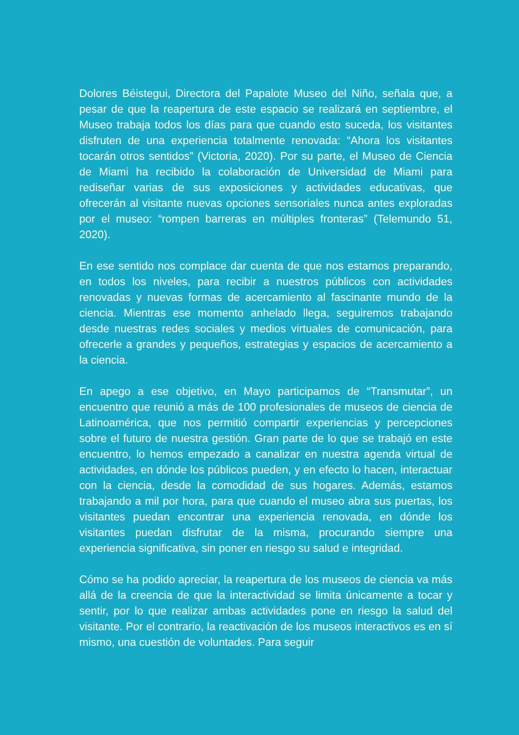Dolores Béistegui, Directora del Papalote Museo del Niño, señala que, a pesar de que la reapertura de este espacio se realizará en septiembre, el Museo trabaja todos los días para que cuando esto suceda, los visitantes disfruten de una experiencia totalmente renovada: “Ahora los visitantes tocarán otros sentidos” (Victoria, 2020). Por su parte, el Museo de Ciencia de Miami ha recibido la colaboración de Universidad de Miami para rediseñar varias de sus exposiciones y actividades educativas, que ofrecerán al visitante nuevas opciones sensoriales nunca antes exploradas por el museo: “rompen barreras en múltiples fronteras” (Telemundo 51, 2020).
En ese sentido nos complace dar cuenta de que nos estamos preparando, en todos los niveles, para recibir a nuestros públicos con actividades renovadas y nuevas formas de acercamiento al fascinante mundo de la ciencia. Mientras ese momento anhelado llega, seguiremos trabajando desde nuestras redes sociales y medios virtuales de comunicación, para ofrecerle a grandes y pequeños, estrategias y espacios de acercamiento a la ciencia.
En apego a ese objetivo, en Mayo participamos de “Transmutar”, un encuentro que reunió a más de 100 profesionales de museos de ciencia de Latinoamérica, que nos permitió compartir experiencias y percepciones sobre el futuro de nuestra gestión. Gran parte de lo que se trabajó en este encuentro, lo hemos empezado a canalizar en nuestra agenda virtual de actividades, en dónde los públicos pueden, y en efecto lo hacen, interactuar con la ciencia, desde la comodidad de sus hogares. Además, estamos trabajando a mil por hora, para que cuando el museo abra sus puertas, los visitantes puedan encontrar una experiencia renovada, en dónde los visitantes puedan disfrutar de la misma, procurando siempre una experiencia significativa, sin poner en riesgo su salud e integridad.
Cómo se ha podido apreciar, la reapertura de los museos de ciencia va más allá de la creencia de que la interactividad se limita únicamente a tocar y sentir, por lo que realizar ambas actividades pone en riesgo la salud del visitante. Por el contrario, la reactivación de los museos interactivos es en sí mismo, una cuestión de voluntades. Para seguir